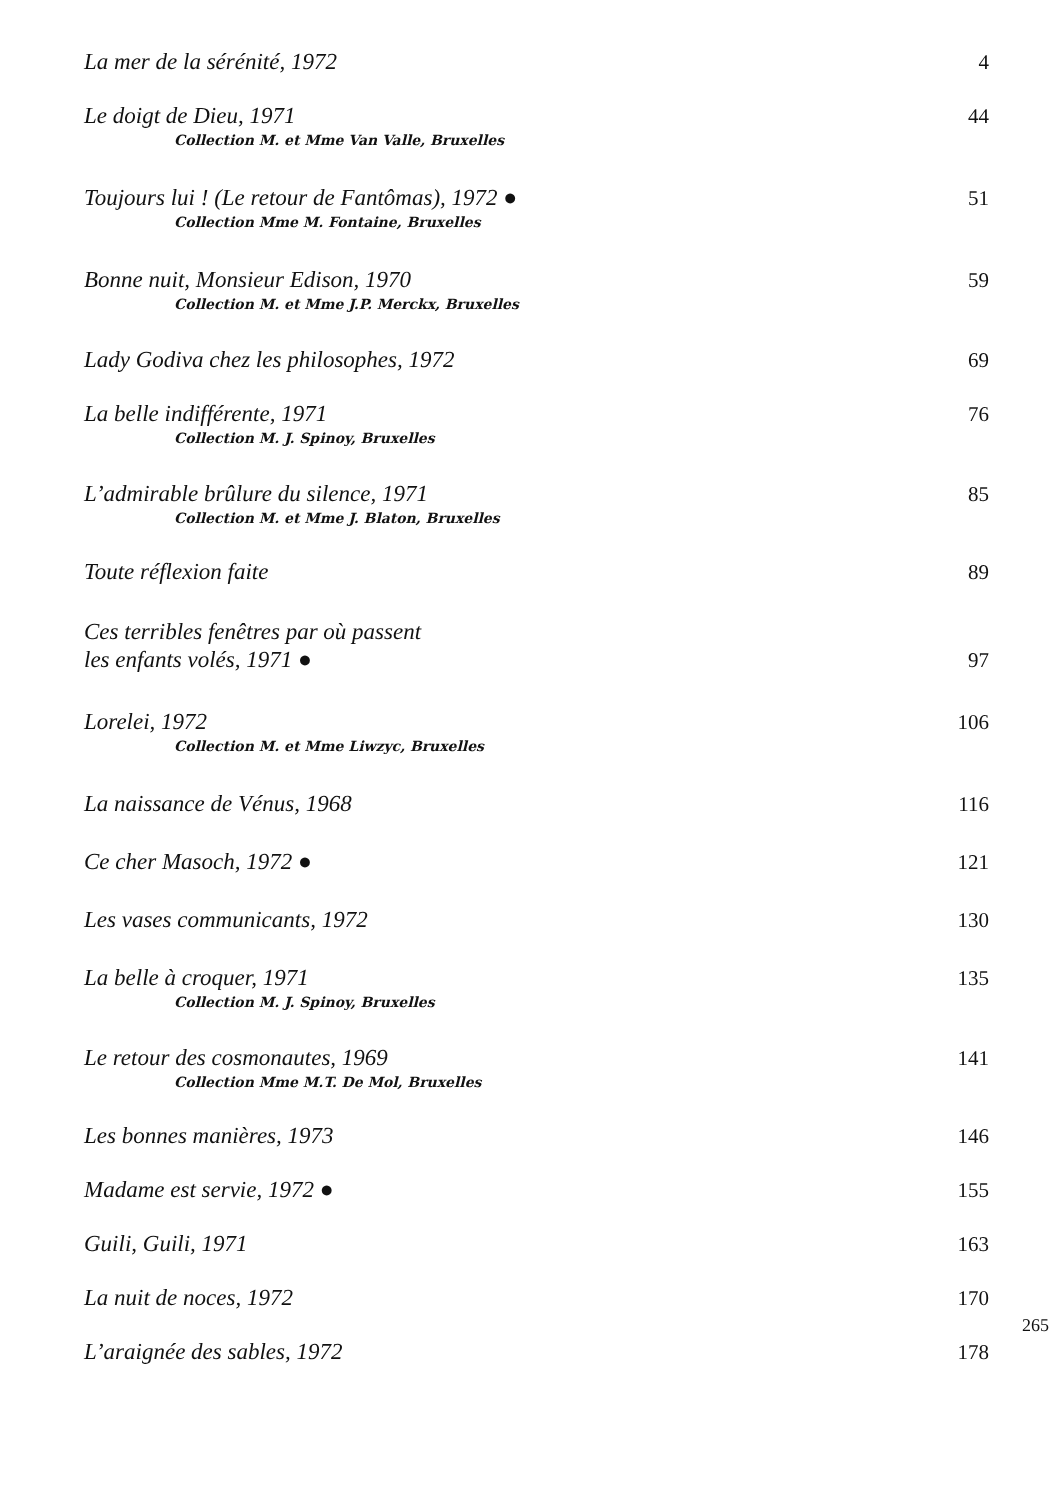La mer de la sérénité, 1972 4
Le doigt de Dieu, 1971
Collection M. et Mme Van Valle, Bruxelles
44
Toujours lui ! (Le retour de Fantômas), 1972 ●
Collection Mme M. Fontaine, Bruxelles
51
Bonne nuit, Monsieur Edison, 1970
Collection M. et Mme J.P. Merckx, Bruxelles
59
Lady Godiva chez les philosophes, 1972
69
La belle indifférente, 1971
Collection M. J. Spinoy, Bruxelles
76
L’admirable brûlure du silence, 1971
Collection M. et Mme J. Blaton, Bruxelles
85
Toute réflexion faite 89
Ces terribles fenêtres par où passent
les enfants volés, 1971 ●
97
Lorelei, 1972
Collection M. et Mme Liwzyc, Bruxelles
106
La naissance de Vénus, 1968 116
Ce cher Masoch, 1972 ● 121
Les vases communicants, 1972 130
La belle à croquer, 1971
Collection M. J. Spinoy, Bruxelles
135
Le retour des cosmonautes, 1969
Collection Mme M.T. De Mol, Bruxelles
141
Les bonnes manières, 1973 146
Madame est servie, 1972 ● 155
Guili, Guili, 1971 163
La nuit de noces, 1972 170
L’araignée des sables, 1972 178
265